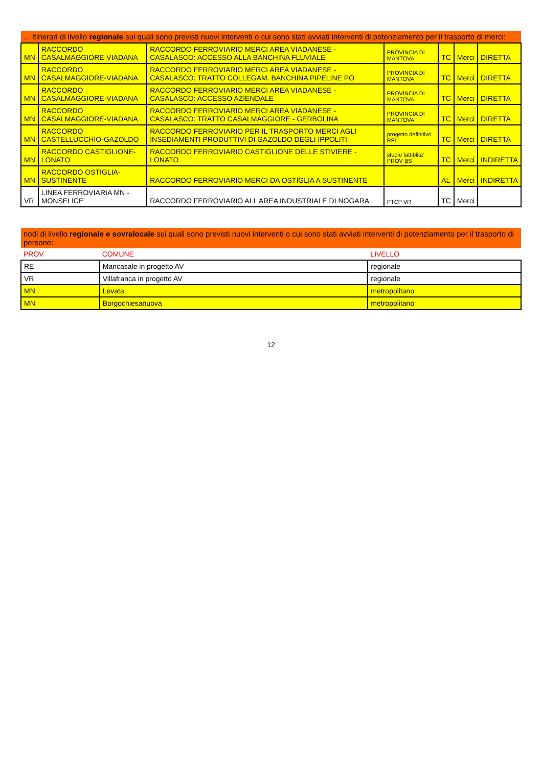| ... Itinerari di livello regionale sui quali sono previsti nuovi interventi o cui sono stati avviati interventi di potenziamento per il trasporto di merci: | | | | | | |
| MN | RACCORDO CASALMAGGIORE-VIADANA | RACCORDO FERROVIARIO MERCI AREA VIADANESE - CASALASCO: ACCESSO ALLA BANCHINA FLUVIALE | PROVINCIA DI MANTOVA | TC | Merci | DIRETTA |
| MN | RACCORDO CASALMAGGIORE-VIADANA | RACCORDO FERROVIARIO MERCI AREA VIADANESE - CASALASCO: TRATTO COLLEGAM. BANCHINA PIPELINE PO | PROVINCIA DI MANTOVA | TC | Merci | DIRETTA |
| MN | RACCORDO CASALMAGGIORE-VIADANA | RACCORDO FERROVIARIO MERCI AREA VIADANESE - CASALASCO: ACCESSO AZIENDALE | PROVINCIA DI MANTOVA | TC | Merci | DIRETTA |
| MN | RACCORDO CASALMAGGIORE-VIADANA | RACCORDO FERROVIARIO MERCI AREA VIADANESE - CASALASCO: TRATTO CASALMAGGIORE - GERBOLINA | PROVINCIA DI MANTOVA | TC | Merci | DIRETTA |
| MN | RACCORDO CASTELLUCCHIO-GAZOLDO | RACCORDO FERROVIARIO PER IL TRASPORTO MERCI AGLI INSEDIAMENTI PRODUTTIVI DI GAZOLDO DEGLI IPPOLITI | progetto definitivo RFI | TC | Merci | DIRETTA |
| MN | RACCORDO CASTIGLIONE-LONATO | RACCORDO FERROVIARIO CASTIGLIONE DELLE STIVIERE - LONATO | studio fattiblita' PROV BS | TC | Merci | INDIRETTA |
| MN | RACCORDO OSTIGLIA-SUSTINENTE | RACCORDO FERROVIARIO MERCI DA OSTIGLIA A SUSTINENTE | | AL | Merci | INDIRETTA |
| VR | LINEA FERROVIARIA MN - MONSELICE | RACCORDO FERROVIARIO ALL'AREA INDUSTRIALE DI NOGARA | PTCP VR | TC | Merci | |
| nodi di livello regionale e sovralocale sui quali sono previsti nuovi interventi o cui sono stati avviati interventi di potenziamento per il trasporto di persone: | | |
| PROV | COMUNE | LIVELLO |
| RE | Mancasale in progetto AV | regionale |
| VR | Villafranca in progetto AV | regionale |
| MN | Levata | metropolitano |
| MN | Borgochiesanuova | metropolitano |
12